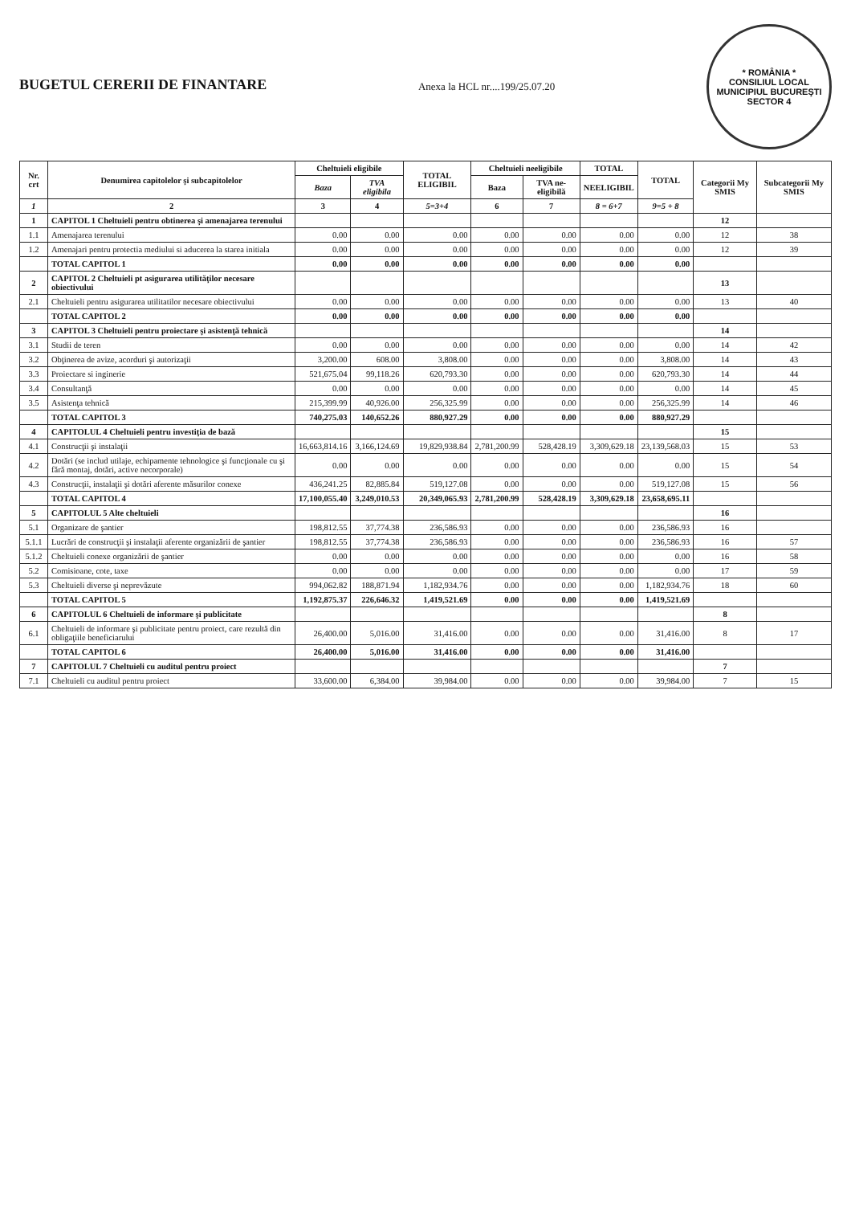BUGETUL CERERII DE FINANTARE
Anexa la HCL nr....199/25.07.20
* ROMÂNIA *
CONSILIUL LOCAL
MUNICIPIUL BUCUREŞTI
SECTOR 4
| Nr. crt | Denumirea capitolelor şi subcapitolelor | Cheltuieli eligibile | | TOTAL ELIGIBIL | Cheltuieli neeligibile | | TOTAL | TOTAL | Categorii My SMIS | Subcategorii My SMIS |
| --- | --- | --- | --- | --- | --- | --- | --- | --- | --- | --- |
| | | Baza | TVA eligibila | | Baza | TVA ne-eligibilă | NEELIGIBIL | | | |
| 1 | 2 | 3 | 4 | 5=3+4 | 6 | 7 | 8 = 6+7 | 9=5 + 8 | | |
| 1 | CAPITOL 1 Cheltuieli pentru obtinerea şi amenajarea terenului | | | | | | | | 12 | |
| 1.1 | Amenajarea terenului | 0.00 | 0.00 | 0.00 | 0.00 | 0.00 | 0.00 | 0.00 | 12 | 38 |
| 1.2 | Amenajari pentru protectia mediului si aducerea la starea initiala | 0.00 | 0.00 | 0.00 | 0.00 | 0.00 | 0.00 | 0.00 | 12 | 39 |
| | TOTAL CAPITOL 1 | 0.00 | 0.00 | 0.00 | 0.00 | 0.00 | 0.00 | 0.00 | | |
| 2 | CAPITOL 2 Cheltuieli pt asigurarea utilităţilor necesare obiectivului | | | | | | | | 13 | |
| 2.1 | Cheltuieli pentru asigurarea utilitatilor necesare obiectivului | 0.00 | 0.00 | 0.00 | 0.00 | 0.00 | 0.00 | 0.00 | 13 | 40 |
| | TOTAL CAPITOL 2 | 0.00 | 0.00 | 0.00 | 0.00 | 0.00 | 0.00 | 0.00 | | |
| 3 | CAPITOL 3 Cheltuieli pentru proiectare şi asistenţă tehnică | | | | | | | | 14 | |
| 3.1 | Studii de teren | 0.00 | 0.00 | 0.00 | 0.00 | 0.00 | 0.00 | 0.00 | 14 | 42 |
| 3.2 | Obţinerea de avize, acorduri şi autorizaţii | 3,200.00 | 608.00 | 3,808.00 | 0.00 | 0.00 | 0.00 | 3,808.00 | 14 | 43 |
| 3.3 | Proiectare si inginerie | 521,675.04 | 99,118.26 | 620,793.30 | 0.00 | 0.00 | 0.00 | 620,793.30 | 14 | 44 |
| 3.4 | Consultanţă | 0.00 | 0.00 | 0.00 | 0.00 | 0.00 | 0.00 | 0.00 | 14 | 45 |
| 3.5 | Asistenţa tehnică | 215,399.99 | 40,926.00 | 256,325.99 | 0.00 | 0.00 | 0.00 | 256,325.99 | 14 | 46 |
| | TOTAL CAPITOL 3 | 740,275.03 | 140,652.26 | 880,927.29 | 0.00 | 0.00 | 0.00 | 880,927.29 | | |
| 4 | CAPITOLUL 4 Cheltuieli pentru investiţia de bază | | | | | | | | 15 | |
| 4.1 | Construcţii şi instalaţii | 16,663,814.16 | 3,166,124.69 | 19,829,938.84 | 2,781,200.99 | 528,428.19 | 3,309,629.18 | 23,139,568.03 | 15 | 53 |
| 4.2 | Dotări (se includ utilaje, echipamente tehnologice şi funcţionale cu şi fără montaj, dotări, active necorporale) | 0.00 | 0.00 | 0.00 | 0.00 | 0.00 | 0.00 | 0.00 | 15 | 54 |
| 4.3 | Construcţii, instalaţii şi dotări aferente măsurilor conexe | 436,241.25 | 82,885.84 | 519,127.08 | 0.00 | 0.00 | 0.00 | 519,127.08 | 15 | 56 |
| | TOTAL CAPITOL 4 | 17,100,055.40 | 3,249,010.53 | 20,349,065.93 | 2,781,200.99 | 528,428.19 | 3,309,629.18 | 23,658,695.11 | | |
| 5 | CAPITOLUL 5 Alte cheltuieli | | | | | | | | 16 | |
| 5.1 | Organizare de şantier | 198,812.55 | 37,774.38 | 236,586.93 | 0.00 | 0.00 | 0.00 | 236,586.93 | 16 | |
| 5.1.1 | Lucrări de construcţii şi instalaţii aferente organizării de şantier | 198,812.55 | 37,774.38 | 236,586.93 | 0.00 | 0.00 | 0.00 | 236,586.93 | 16 | 57 |
| 5.1.2 | Cheltuieli conexe organizării de şantier | 0.00 | 0.00 | 0.00 | 0.00 | 0.00 | 0.00 | 0.00 | 16 | 58 |
| 5.2 | Comisioane, cote, taxe | 0.00 | 0.00 | 0.00 | 0.00 | 0.00 | 0.00 | 0.00 | 17 | 59 |
| 5.3 | Cheltuieli diverse şi neprevăzute | 994,062.82 | 188,871.94 | 1,182,934.76 | 0.00 | 0.00 | 0.00 | 1,182,934.76 | 18 | 60 |
| | TOTAL CAPITOL 5 | 1,192,875.37 | 226,646.32 | 1,419,521.69 | 0.00 | 0.00 | 0.00 | 1,419,521.69 | | |
| 6 | CAPITOLUL 6 Cheltuieli de informare şi publicitate | | | | | | | | 8 | |
| 6.1 | Cheltuieli de informare şi publicitate pentru proiect, care rezultă din obligaţiile beneficiarului | 26,400.00 | 5,016.00 | 31,416.00 | 0.00 | 0.00 | 0.00 | 31,416.00 | 8 | 17 |
| | TOTAL CAPITOL 6 | 26,400.00 | 5,016.00 | 31,416.00 | 0.00 | 0.00 | 0.00 | 31,416.00 | | |
| 7 | CAPITOLUL 7 Cheltuieli cu auditul pentru proiect | | | | | | | | 7 | |
| 7.1 | Cheltuieli cu auditul pentru proiect | 33,600.00 | 6,384.00 | 39,984.00 | 0.00 | 0.00 | 0.00 | 39,984.00 | 7 | 15 |